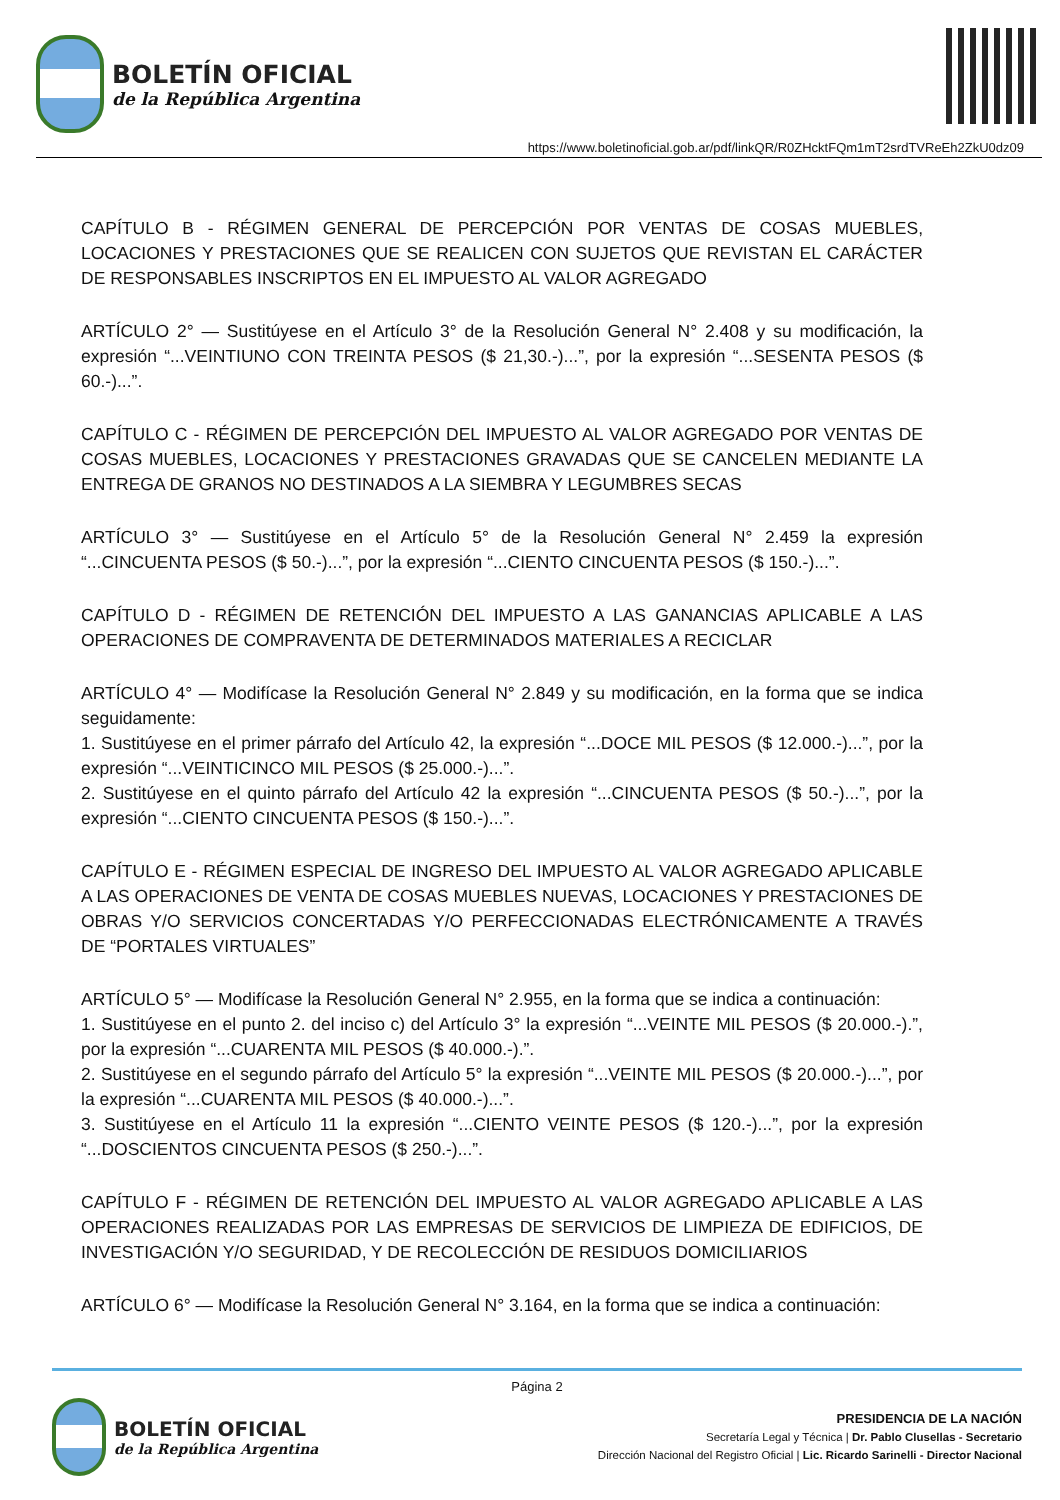BOLETÍN OFICIAL
de la República Argentina
https://www.boletinoficial.gob.ar/pdf/linkQR/R0ZHcktFQm1mT2srdTVReEh2ZkU0dz09
CAPÍTULO B - RÉGIMEN GENERAL DE PERCEPCIÓN POR VENTAS DE COSAS MUEBLES, LOCACIONES Y PRESTACIONES QUE SE REALICEN CON SUJETOS QUE REVISTAN EL CARÁCTER DE RESPONSABLES INSCRIPTOS EN EL IMPUESTO AL VALOR AGREGADO
ARTÍCULO 2° — Sustitúyese en el Artículo 3° de la Resolución General N° 2.408 y su modificación, la expresión “...VEINTIUNO CON TREINTA PESOS ($ 21,30.-)...”, por la expresión “...SESENTA PESOS ($ 60.-)...”.
CAPÍTULO C - RÉGIMEN DE PERCEPCIÓN DEL IMPUESTO AL VALOR AGREGADO POR VENTAS DE COSAS MUEBLES, LOCACIONES Y PRESTACIONES GRAVADAS QUE SE CANCELEN MEDIANTE LA ENTREGA DE GRANOS NO DESTINADOS A LA SIEMBRA Y LEGUMBRES SECAS
ARTÍCULO 3° — Sustitúyese en el Artículo 5° de la Resolución General N° 2.459 la expresión “...CINCUENTA PESOS ($ 50.-)...”, por la expresión “...CIENTO CINCUENTA PESOS ($ 150.-)...”.
CAPÍTULO D - RÉGIMEN DE RETENCIÓN DEL IMPUESTO A LAS GANANCIAS APLICABLE A LAS OPERACIONES DE COMPRAVENTA DE DETERMINADOS MATERIALES A RECICLAR
ARTÍCULO 4° — Modifícase la Resolución General N° 2.849 y su modificación, en la forma que se indica seguidamente:
1. Sustitúyese en el primer párrafo del Artículo 42, la expresión “...DOCE MIL PESOS ($ 12.000.-)...”, por la expresión “...VEINTICINCO MIL PESOS ($ 25.000.-)...”.
2. Sustitúyese en el quinto párrafo del Artículo 42 la expresión “...CINCUENTA PESOS ($ 50.-)...”, por la expresión “...CIENTO CINCUENTA PESOS ($ 150.-)...”.
CAPÍTULO E - RÉGIMEN ESPECIAL DE INGRESO DEL IMPUESTO AL VALOR AGREGADO APLICABLE A LAS OPERACIONES DE VENTA DE COSAS MUEBLES NUEVAS, LOCACIONES Y PRESTACIONES DE OBRAS Y/O SERVICIOS CONCERTADAS Y/O PERFECCIONADAS ELECTRÓNICAMENTE A TRAVÉS DE “PORTALES VIRTUALES”
ARTÍCULO 5° — Modifícase la Resolución General N° 2.955, en la forma que se indica a continuación:
1. Sustitúyese en el punto 2. del inciso c) del Artículo 3° la expresión “...VEINTE MIL PESOS ($ 20.000.-).”, por la expresión “...CUARENTA MIL PESOS ($ 40.000.-).”.
2. Sustitúyese en el segundo párrafo del Artículo 5° la expresión “...VEINTE MIL PESOS ($ 20.000.-)...”, por la expresión “...CUARENTA MIL PESOS ($ 40.000.-)...”.
3. Sustitúyese en el Artículo 11 la expresión “...CIENTO VEINTE PESOS ($ 120.-)...”, por la expresión “...DOSCIENTOS CINCUENTA PESOS ($ 250.-)...”.
CAPÍTULO F - RÉGIMEN DE RETENCIÓN DEL IMPUESTO AL VALOR AGREGADO APLICABLE A LAS OPERACIONES REALIZADAS POR LAS EMPRESAS DE SERVICIOS DE LIMPIEZA DE EDIFICIOS, DE INVESTIGACIÓN Y/O SEGURIDAD, Y DE RECOLECCIÓN DE RESIDUOS DOMICILIARIOS
ARTÍCULO 6° — Modifícase la Resolución General N° 3.164, en la forma que se indica a continuación:
Página 2
BOLETÍN OFICIAL
de la República Argentina
PRESIDENCIA DE LA NACIÓN
Secretaría Legal y Técnica | Dr. Pablo Clusellas - Secretario
Dirección Nacional del Registro Oficial | Lic. Ricardo Sarinelli - Director Nacional